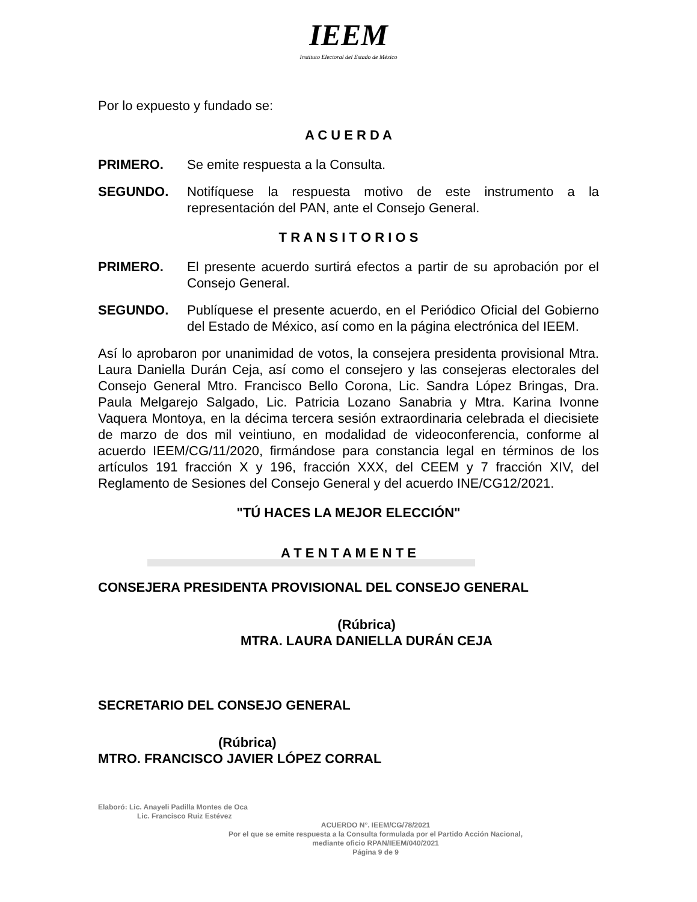IEEM
Instituto Electoral del Estado de México
Por lo expuesto y fundado se:
A C U E R D A
PRIMERO. Se emite respuesta a la Consulta.
SEGUNDO. Notifíquese la respuesta motivo de este instrumento a la representación del PAN, ante el Consejo General.
T R A N S I T O R I O S
PRIMERO. El presente acuerdo surtirá efectos a partir de su aprobación por el Consejo General.
SEGUNDO. Publíquese el presente acuerdo, en el Periódico Oficial del Gobierno del Estado de México, así como en la página electrónica del IEEM.
Así lo aprobaron por unanimidad de votos, la consejera presidenta provisional Mtra. Laura Daniella Durán Ceja, así como el consejero y las consejeras electorales del Consejo General Mtro. Francisco Bello Corona, Lic. Sandra López Bringas, Dra. Paula Melgarejo Salgado, Lic. Patricia Lozano Sanabria y Mtra. Karina Ivonne Vaquera Montoya, en la décima tercera sesión extraordinaria celebrada el diecisiete de marzo de dos mil veintiuno, en modalidad de videoconferencia, conforme al acuerdo IEEM/CG/11/2020, firmándose para constancia legal en términos de los artículos 191 fracción X y 196, fracción XXX, del CEEM y 7 fracción XIV, del Reglamento de Sesiones del Consejo General y del acuerdo INE/CG12/2021.
"TÚ HACES LA MEJOR ELECCIÓN"
A T E N T A M E N T E
CONSEJERA PRESIDENTA PROVISIONAL DEL CONSEJO GENERAL
(Rúbrica)
MTRA. LAURA DANIELLA DURÁN CEJA
SECRETARIO DEL CONSEJO GENERAL
(Rúbrica)
MTRO. FRANCISCO JAVIER LÓPEZ CORRAL
Elaboró: Lic. Anayeli Padilla Montes de Oca
Lic. Francisco Ruiz Estévez
ACUERDO N°. IEEM/CG/78/2021
Por el que se emite respuesta a la Consulta formulada por el Partido Acción Nacional,
mediante oficio RPAN/IEEM/040/2021
Página 9 de 9